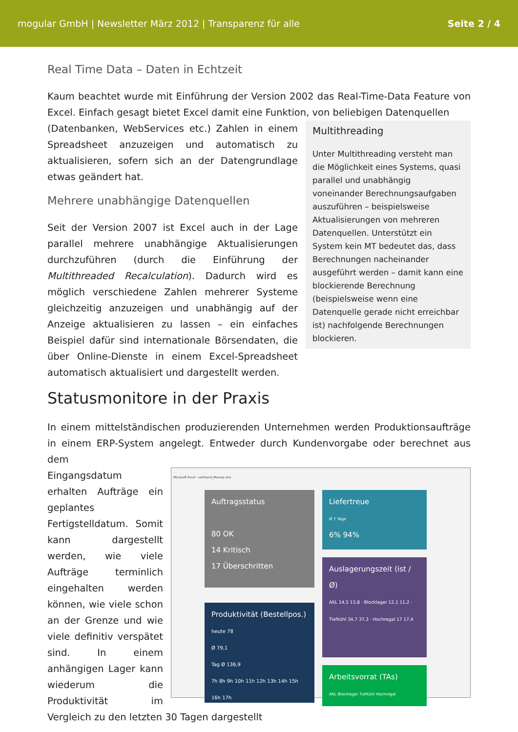mogular GmbH | Newsletter März 2012 | Transparenz für alle Seite 2 / 4
Real Time Data – Daten in Echtzeit
Kaum beachtet wurde mit Einführung der Version 2002 das Real-Time-Data Feature von Excel. Einfach gesagt bietet Excel damit eine Funktion, von beliebigen Datenquellen
Multithreading
Unter Multithreading versteht man die Möglichkeit eines Systems, quasi parallel und unabhängig voneinander Berechnungsaufgaben auszuführen – beispielsweise Aktualisierungen von mehreren Datenquellen. Unterstützt ein System kein MT bedeutet das, dass Berechnungen nacheinander ausgeführt werden – damit kann eine blockierende Berechnung (beispielsweise wenn eine Datenquelle gerade nicht erreichbar ist) nachfolgende Berechnungen blockieren.
(Datenbanken, WebServices etc.) Zahlen in einem Spreadsheet anzuzeigen und automatisch zu aktualisieren, sofern sich an der Datengrundlage etwas geändert hat.
Mehrere unabhängige Datenquellen
Seit der Version 2007 ist Excel auch in der Lage parallel mehrere unabhängige Aktualisierungen durchzuführen (durch die Einführung der Multithreaded Recalculation). Dadurch wird es möglich verschiedene Zahlen mehrerer Systeme gleichzeitig anzuzeigen und unabhängig auf der Anzeige aktualisieren zu lassen – ein einfaches Beispiel dafür sind internationale Börsendaten, die über Online-Dienste in einem Excel-Spreadsheet automatisch aktualisiert und dargestellt werden.
Statusmonitore in der Praxis
In einem mittelständischen produzierenden Unternehmen werden Produktionsaufträge in einem ERP-System angelegt. Entweder durch Kundenvorgabe oder berechnet aus dem
Microsoft Excel - Leitstand_Mockup.xlsx
Auftragsstatus
80 OK
14 Kritisch
17 Überschritten
Liefertreue
Ø 7 Tage
6% 94%
Auslagerungszeit (ist / Ø)
AKL 14,5 13,8 · Blocklager 12,1 11,2 · Tiefkühl 34,7 37,3 · Hochregal 17 17,4
Produktivität (Bestellpos.)
heute 78
Ø 79,1
Tag Ø 136,9
7h 8h 9h 10h 11h 12h 13h 14h 15h 16h 17h
Arbeitsvorrat (TAs)
AKL Blocklager Tiefkühl Hochregal
Eingangsdatum erhalten Aufträge ein geplantes Fertigstelldatum. Somit kann dargestellt werden, wie viele Aufträge terminlich eingehalten werden können, wie viele schon an der Grenze und wie viele definitiv verspätet sind. In einem anhängigen Lager kann wiederum die Produktivität im Vergleich zu den letzten 30 Tagen dargestellt